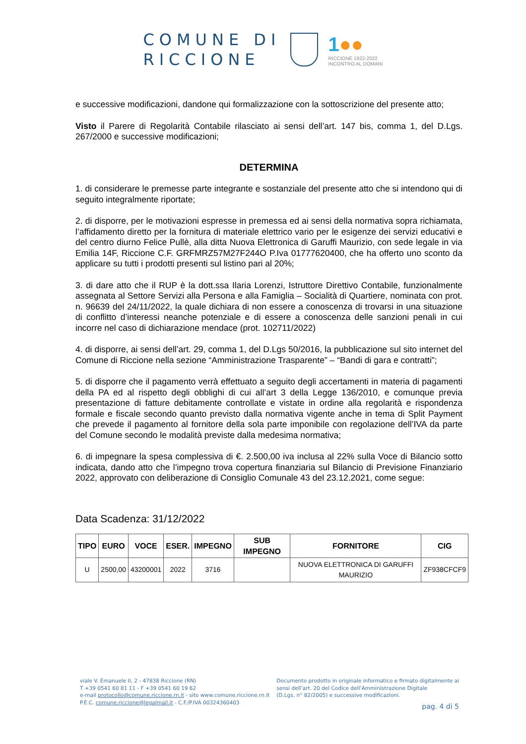COMUNE DI
RICCIONE
1●●
RICCIONE 1922-2022
INCONTRO AL DOMANI
e successive modificazioni, dandone qui formalizzazione con la sottoscrizione del presente atto;
Visto il Parere di Regolarità Contabile rilasciato ai sensi dell’art. 147 bis, comma 1, del D.Lgs. 267/2000 e successive modificazioni;
DETERMINA
1. di considerare le premesse parte integrante e sostanziale del presente atto che si intendono qui di seguito integralmente riportate;
2. di disporre, per le motivazioni espresse in premessa ed ai sensi della normativa sopra richiamata, l’affidamento diretto per la fornitura di materiale elettrico vario per le esigenze dei servizi educativi e del centro diurno Felice Pullè, alla ditta Nuova Elettronica di Garuffi Maurizio, con sede legale in via Emilia 14F, Riccione C.F. GRFMRZ57M27F244O P.Iva 01777620400, che ha offerto uno sconto da applicare su tutti i prodotti presenti sul listino pari al 20%;
3. di dare atto che il RUP è la dott.ssa Ilaria Lorenzi, Istruttore Direttivo Contabile, funzionalmente assegnata al Settore Servizi alla Persona e alla Famiglia – Socialità di Quartiere, nominata con prot. n. 96639 del 24/11/2022, la quale dichiara di non essere a conoscenza di trovarsi in una situazione di conflitto d’interessi neanche potenziale e di essere a conoscenza delle sanzioni penali in cui incorre nel caso di dichiarazione mendace (prot. 102711/2022)
4. di disporre, ai sensi dell’art. 29, comma 1, del D.Lgs 50/2016, la pubblicazione sul sito internet del Comune di Riccione nella sezione “Amministrazione Trasparente” – “Bandi di gara e contratti”;
5. di disporre che il pagamento verrà effettuato a seguito degli accertamenti in materia di pagamenti della PA ed al rispetto degli obblighi di cui all’art 3 della Legge 136/2010, e comunque previa presentazione di fatture debitamente controllate e vistate in ordine alla regolarità e rispondenza formale e fiscale secondo quanto previsto dalla normativa vigente anche in tema di Split Payment che prevede il pagamento al fornitore della sola parte imponibile con regolazione dell’IVA da parte del Comune secondo le modalità previste dalla medesima normativa;
6. di impegnare la spesa complessiva di €. 2.500,00 iva inclusa al 22% sulla Voce di Bilancio sotto indicata, dando atto che l’impegno trova copertura finanziaria sul Bilancio di Previsione Finanziario 2022, approvato con deliberazione di Consiglio Comunale 43 del 23.12.2021, come segue:
Data Scadenza: 31/12/2022
| TIPO | EURO | VOCE | ESER. | IMPEGNO | SUB IMPEGNO | FORNITORE | CIG |
| --- | --- | --- | --- | --- | --- | --- | --- |
| U | 2500,00 | 43200001 | 2022 | 3716 | | NUOVA ELETTRONICA DI GARUFFI MAURIZIO | ZF938CFCF9 |
viale V. Emanuele II, 2 - 47838 Riccione (RN)
T +39 0541 60 81 11 - F +39 0541 60 19 62
e-mail protocollo@comune.riccione.rn.it - sito www.comune.riccione.rn.it
P.E.C. comune.riccione@legalmail.it - C.F./P.IVA 00324360403
Documento prodotto in originale informatico e firmato digitalmente ai
sensi dell’art. 20 del Codice dell’Amministrazione Digitale
(D.Lgs. n° 82/2005) e successive modificazioni.
pag. 4 di 5